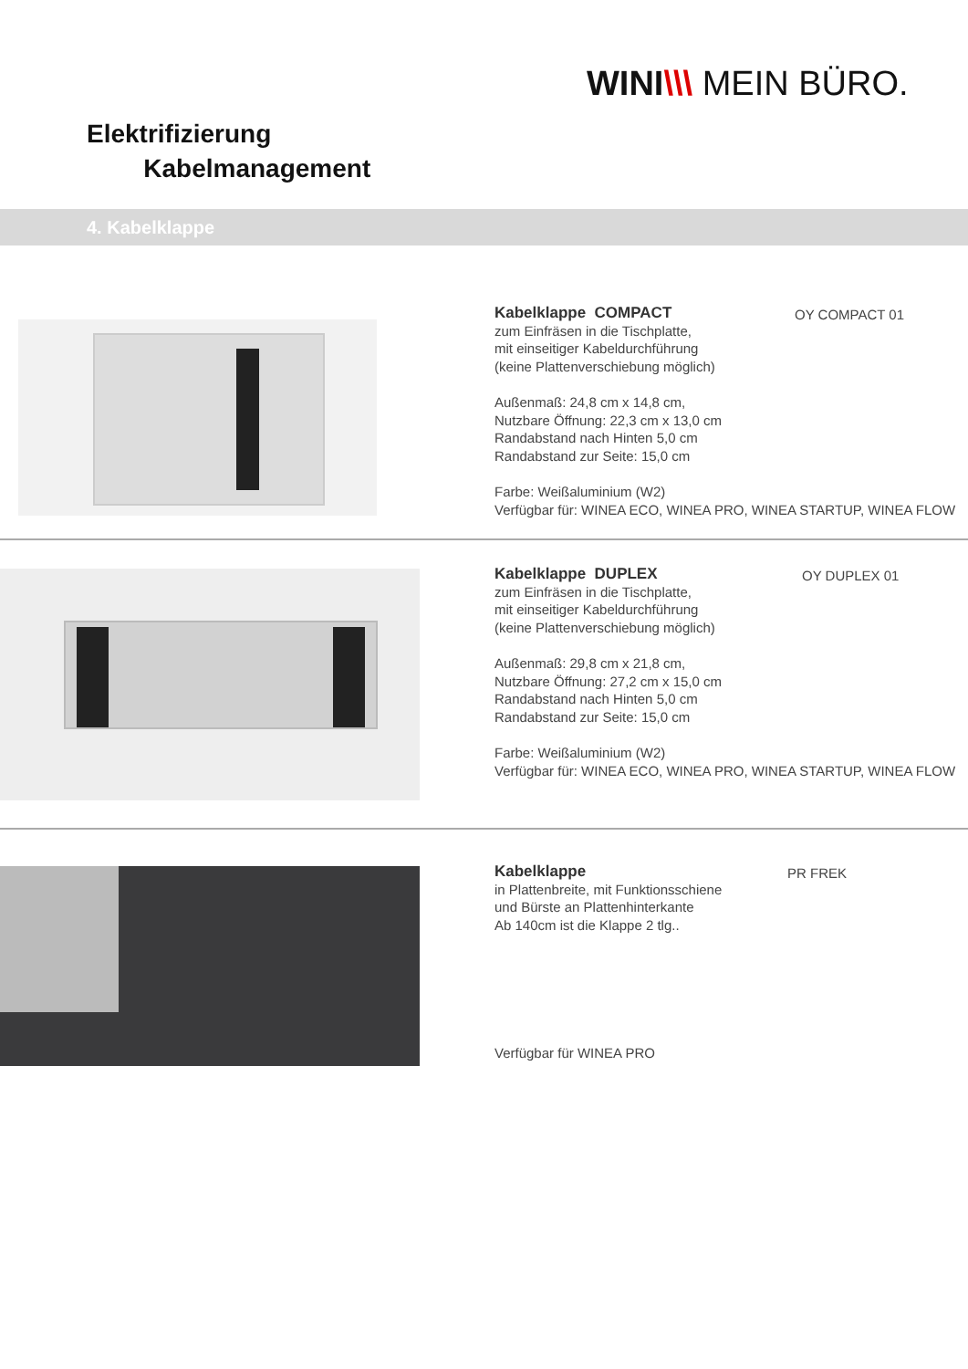WINI\\\ MEIN BÜRO.
Elektrifizierung
Kabelmanagement
4. Kabelklappe
Kabelklappe COMPACT
zum Einfräsen in die Tischplatte,
mit einseitiger Kabeldurchführung
(keine Plattenverschiebung möglich)
Außenmaß: 24,8 cm x 14,8 cm,
Nutzbare Öffnung: 22,3 cm x 13,0 cm
Randabstand nach Hinten 5,0 cm
Randabstand zur Seite: 15,0 cm
Farbe: Weißaluminium (W2)
Verfügbar für: WINEA ECO, WINEA PRO, WINEA STARTUP, WINEA FLOW
OY COMPACT 01
Kabelklappe DUPLEX
zum Einfräsen in die Tischplatte,
mit einseitiger Kabeldurchführung
(keine Plattenverschiebung möglich)
Außenmaß: 29,8 cm x 21,8 cm,
Nutzbare Öffnung: 27,2 cm x 15,0 cm
Randabstand nach Hinten 5,0 cm
Randabstand zur Seite: 15,0 cm
Farbe: Weißaluminium (W2)
Verfügbar für: WINEA ECO, WINEA PRO, WINEA STARTUP, WINEA FLOW
OY DUPLEX 01
Kabelklappe
in Plattenbreite, mit Funktionsschiene
und Bürste an Plattenhinterkante
Ab 140cm ist die Klappe 2 tlg..
PR FREK
Verfügbar für WINEA PRO